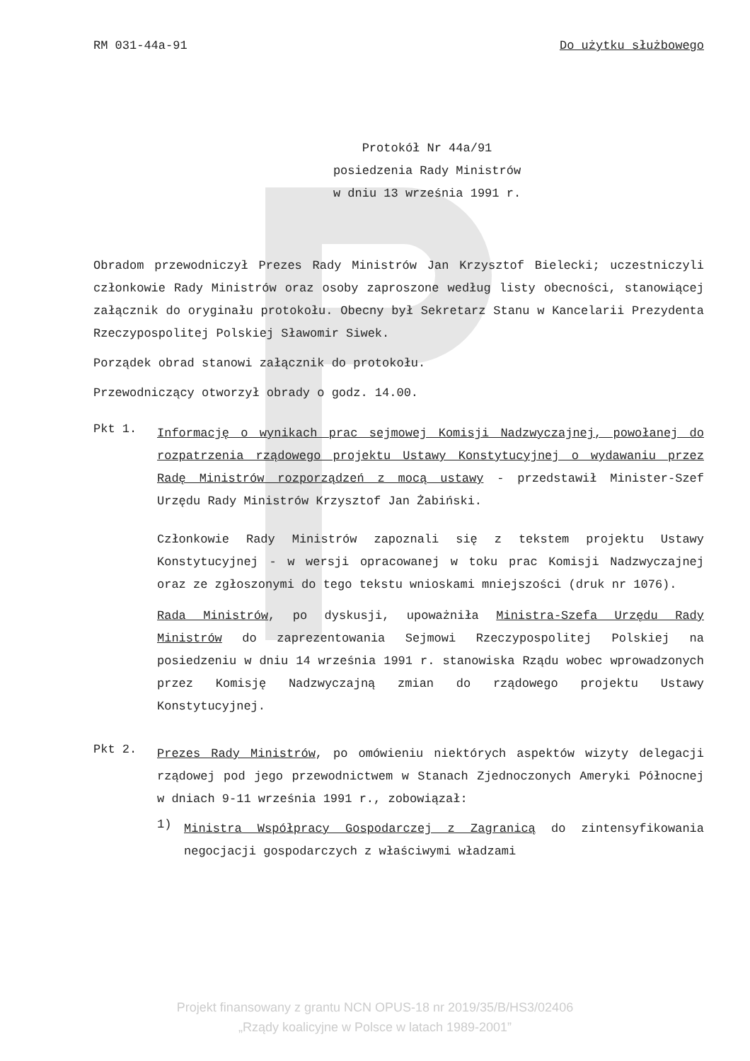RM 031-44a-91 Do użytku służbowego
Protokół Nr 44a/91
posiedzenia Rady Ministrów
w dniu 13 września 1991 r.
Obradom przewodniczył Prezes Rady Ministrów Jan Krzysztof Bielecki; uczestniczyli członkowie Rady Ministrów oraz osoby zaproszone według listy obecności, stanowiącej załącznik do oryginału protokołu. Obecny był Sekretarz Stanu w Kancelarii Prezydenta Rzeczypospolitej Polskiej Sławomir Siwek.
Porządek obrad stanowi załącznik do protokołu.
Przewodniczący otworzył obrady o godz. 14.00.
Pkt 1.
Informację o wynikach prac sejmowej Komisji Nadzwyczajnej, powołanej do rozpatrzenia rządowego projektu Ustawy Konstytucyjnej o wydawaniu przez Radę Ministrów rozporządzeń z mocą ustawy - przedstawił Minister-Szef Urzędu Rady Ministrów Krzysztof Jan Żabiński.
Członkowie Rady Ministrów zapoznali się z tekstem projektu Ustawy Konstytucyjnej - w wersji opracowanej w toku prac Komisji Nadzwyczajnej oraz ze zgłoszonymi do tego tekstu wnioskami mniejszości (druk nr 1076).
Rada Ministrów, po dyskusji, upoważniła Ministra-Szefa Urzędu Rady Ministrów do zaprezentowania Sejmowi Rzeczypospolitej Polskiej na posiedzeniu w dniu 14 września 1991 r. stanowiska Rządu wobec wprowadzonych przez Komisję Nadzwyczajną zmian do rządowego projektu Ustawy Konstytucyjnej.
Pkt 2.
Prezes Rady Ministrów, po omówieniu niektórych aspektów wizyty delegacji rządowej pod jego przewodnictwem w Stanach Zjednoczonych Ameryki Północnej w dniach 9-11 września 1991 r., zobowiązał:
1)
Ministra Współpracy Gospodarczej z Zagranicą do zintensyfikowania negocjacji gospodarczych z właściwymi władzami
Projekt finansowany z grantu NCN OPUS-18 nr 2019/35/B/HS3/02406
„Rządy koalicyjne w Polsce w latach 1989-2001”